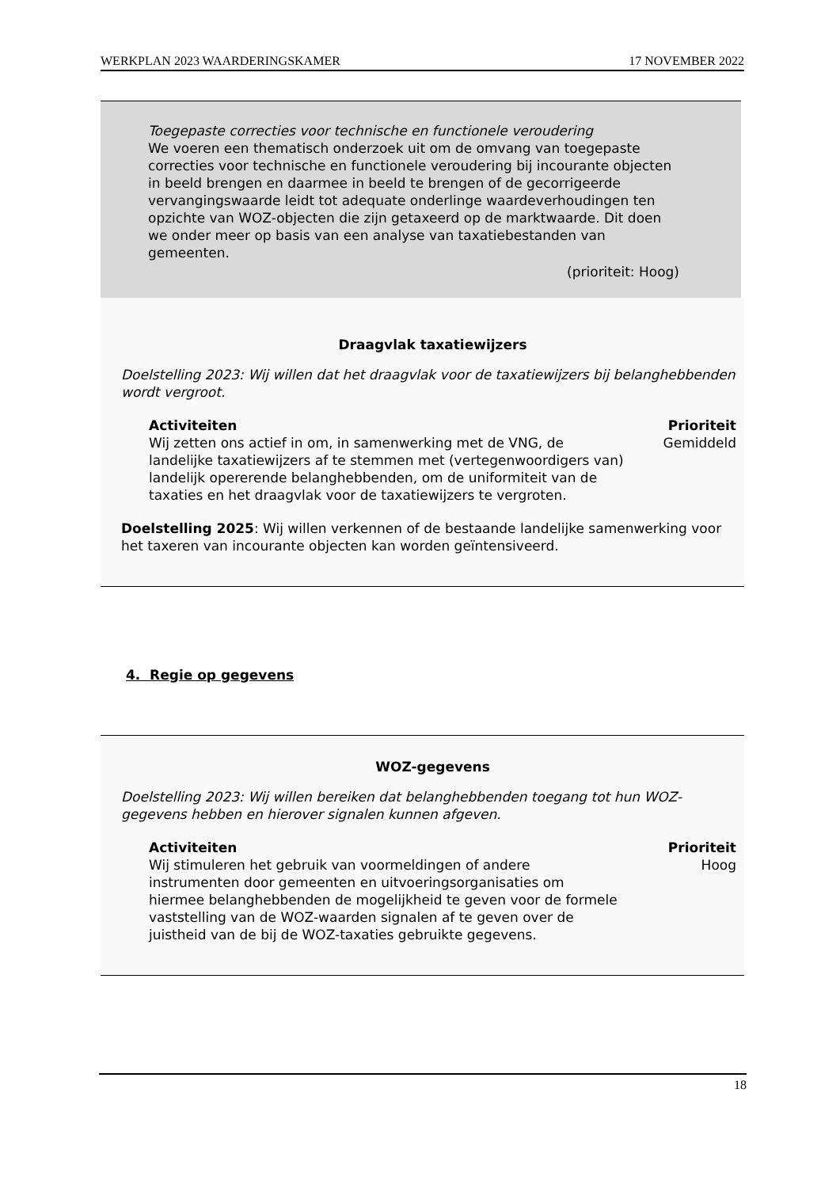WERKPLAN 2023 WAARDERINGSKAMER 17 NOVEMBER 2022
Toegepaste correcties voor technische en functionele veroudering
We voeren een thematisch onderzoek uit om de omvang van toegepaste correcties voor technische en functionele veroudering bij incourante objecten in beeld brengen en daarmee in beeld te brengen of de gecorrigeerde vervangingswaarde leidt tot adequate onderlinge waardeverhoudingen ten opzichte van WOZ-objecten die zijn getaxeerd op de marktwaarde. Dit doen we onder meer op basis van een analyse van taxatiebestanden van gemeenten.
(prioriteit: Hoog)
Draagvlak taxatiewijzers
Doelstelling 2023: Wij willen dat het draagvlak voor de taxatiewijzers bij belanghebbenden wordt vergroot.
Activiteiten
Wij zetten ons actief in om, in samenwerking met de VNG, de landelijke taxatiewijzers af te stemmen met (vertegenwoordigers van) landelijk opererende belanghebbenden, om de uniformiteit van de taxaties en het draagvlak voor de taxatiewijzers te vergroten.
Prioriteit
Gemiddeld
Doelstelling 2025: Wij willen verkennen of de bestaande landelijke samenwerking voor het taxeren van incourante objecten kan worden geïntensiveerd.
4. Regie op gegevens
WOZ-gegevens
Doelstelling 2023: Wij willen bereiken dat belanghebbenden toegang tot hun WOZ-gegevens hebben en hierover signalen kunnen afgeven.
Activiteiten
Wij stimuleren het gebruik van voormeldingen of andere instrumenten door gemeenten en uitvoeringsorganisaties om hiermee belanghebbenden de mogelijkheid te geven voor de formele vaststelling van de WOZ-waarden signalen af te geven over de juistheid van de bij de WOZ-taxaties gebruikte gegevens.
Prioriteit
Hoog
18